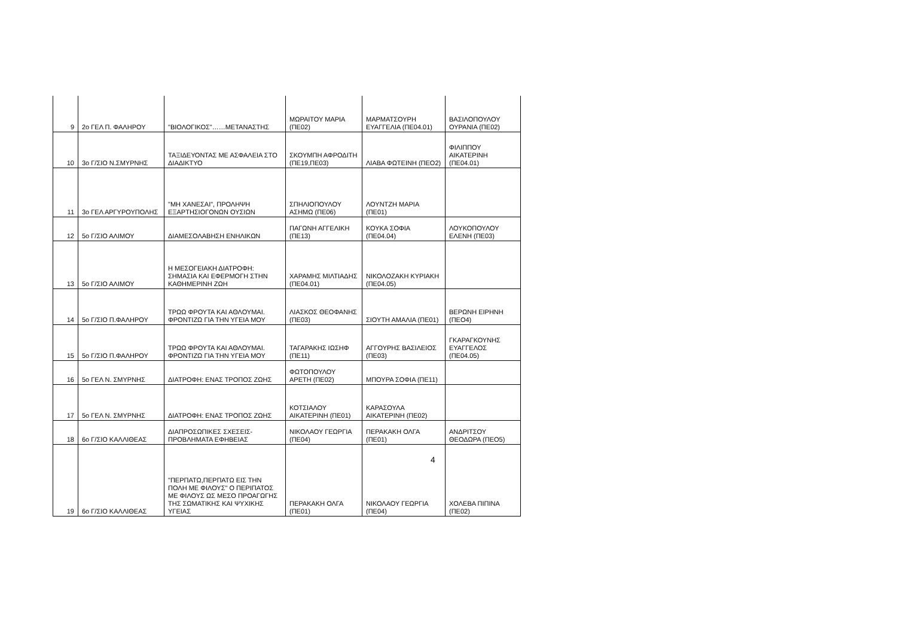| 9 | 2ο ΓΕΛ Π. ΦΑΛΗΡΟΥ | "ΒΙΟΛΟΓΙΚΟΣ"……ΜΕΤΑΝΑΣΤΗΣ | ΜΩΡΑΙΤΟΥ ΜΑΡΙΑ (ΠΕ02) | ΜΑΡΜΑΤΣΟΥΡΗ ΕΥΑΓΓΕΛΙΑ (ΠΕ04.01) | ΒΑΣΙΛΟΠΟΥΛΟΥ ΟΥΡΑΝΙΑ (ΠΕ02) |
| 10 | 3ο Γ/ΣΙΟ Ν.ΣΜΥΡΝΗΣ | ΤΑΞΙΔΕΥΟΝΤΑΣ ΜΕ ΑΣΦΑΛΕΙΑ ΣΤΟ ΔΙΑΔΙΚΤΥΟ | ΣΚΟΥΜΠΗ ΑΦΡΟΔΙΤΗ (ΠΕ19,ΠΕ03) | ΛΙΑΒΑ ΦΩΤΕΙΝΗ (ΠΕΟ2) | ΦΙΛΙΠΠΟΥ ΑΙΚΑΤΕΡΙΝΗ (ΠΕ04.01) |
| 11 | 3ο ΓΕΛ ΑΡΓΥΡΟΥΠΟΛΗΣ | "ΜΗ ΧΑΝΕΣΑΙ", ΠΡΟΛΗΨΗ ΕΞΑΡΤΗΣΙΟΓΟΝΩΝ ΟΥΣΙΩΝ | ΣΠΗΛΙΟΠΟΥΛΟΥ ΑΣΗΜΩ (ΠΕ06) | ΛΟΥΝΤΖΗ ΜΑΡΙΑ (ΠΕ01) | |
| 12 | 5ο Γ/ΣΙΟ ΑΛΙΜΟΥ | ΔΙΑΜΕΣΟΛΑΒΗΣΗ ΕΝΗΛΙΚΩΝ | ΠΑΓΩΝΗ ΑΓΓΕΛΙΚΗ (ΠΕ13) | ΚΟΥΚΑ ΣΟΦΙΑ (ΠΕ04.04) | ΛΟΥΚΟΠΟΥΛΟΥ ΕΛΕΝΗ (ΠΕ03) |
| 13 | 5ο Γ/ΣΙΟ ΑΛΙΜΟΥ | Η ΜΕΣΟΓΕΙΑΚΗ ΔΙΑΤΡΟΦΗ: ΣΗΜΑΣΙΑ ΚΑΙ ΕΦΕΡΜΟΓΗ ΣΤΗΝ ΚΑΘΗΜΕΡΙΝΗ ΖΩΗ | ΧΑΡΑΜΗΣ ΜΙΛΤΙΑΔΗΣ (ΠΕ04.01) | ΝΙΚΟΛΟΖΑΚΗ ΚΥΡΙΑΚΗ (ΠΕ04.05) | |
| 14 | 5ο Γ/ΣΙΟ Π.ΦΑΛΗΡΟΥ | ΤΡΩΩ ΦΡΟΥΤΑ ΚΑΙ ΑΘΛΟΥΜΑΙ. ΦΡΟΝΤΙΖΩ ΓΙΑ ΤΗΝ ΥΓΕΙΑ ΜΟΥ | ΛΙΑΣΚΟΣ ΘΕΟΦΑΝΗΣ (ΠΕ03) | ΣΙΟΥΤΗ ΑΜΑΛΙΑ (ΠΕ01) | ΒΕΡΩΝΗ ΕΙΡΗΝΗ (ΠΕΟ4) |
| 15 | 5ο Γ/ΣΙΟ Π.ΦΑΛΗΡΟΥ | ΤΡΩΩ ΦΡΟΥΤΑ ΚΑΙ ΑΘΛΟΥΜΑΙ. ΦΡΟΝΤΙΖΩ ΓΙΑ ΤΗΝ ΥΓΕΙΑ ΜΟΥ | ΤΑΓΑΡΑΚΗΣ ΙΩΣΗΦ (ΠΕ11) | ΑΓΓΟΥΡΗΣ ΒΑΣΙΛΕΙΟΣ (ΠΕ03) | ΓΚΑΡΑΓΚΟΥΝΗΣ ΕΥΑΓΓΕΛΟΣ (ΠΕ04.05) |
| 16 | 5ο ΓΕΛ Ν. ΣΜΥΡΝΗΣ | ΔΙΑΤΡΟΦΗ: ΕΝΑΣ ΤΡΟΠΟΣ ΖΩΗΣ | ΦΩΤΟΠΟΥΛΟΥ ΑΡΕΤΗ (ΠΕ02) | ΜΠΟΥΡΑ ΣΟΦΙΑ (ΠΕ11) | |
| 17 | 5ο ΓΕΛ Ν. ΣΜΥΡΝΗΣ | ΔΙΑΤΡΟΦΗ: ΕΝΑΣ ΤΡΟΠΟΣ ΖΩΗΣ | ΚΟΤΣΙΑΛΟΥ ΑΙΚΑΤΕΡΙΝΗ (ΠΕ01) | ΚΑΡΑΣΟΥΛΑ ΑΙΚΑΤΕΡΙΝΗ (ΠΕ02) | |
| 18 | 6ο Γ/ΣΙΟ ΚΑΛΛΙΘΕΑΣ | ΔΙΑΠΡΟΣΩΠΙΚΕΣ ΣΧΕΣΕΙΣ-ΠΡΟΒΛΗΜΑΤΑ ΕΦΗΒΕΙΑΣ | ΝΙΚΟΛΑΟΥ ΓΕΩΡΓΙΑ (ΠΕ04) | ΠΕΡΑΚΑΚΗ ΟΛΓΑ (ΠΕ01) | ΑΝΔΡΙΤΣΟΥ ΘΕΟΔΩΡΑ (ΠΕΟ5) |
| 19 | 6ο Γ/ΣΙΟ ΚΑΛΛΙΘΕΑΣ | "ΠΕΡΠΑΤΩ,ΠΕΡΠΑΤΩ ΕΙΣ ΤΗΝ ΠΟΛΗ ΜΕ ΦΙΛΟΥΣ" Ο ΠΕΡΙΠΑΤΟΣ ΜΕ ΦΙΛΟΥΣ ΩΣ ΜΕΣΟ ΠΡΟΑΓΩΓΗΣ ΤΗΣ ΣΩΜΑΤΙΚΗΣ ΚΑΙ ΨΥΧΙΚΗΣ ΥΓΕΙΑΣ | ΠΕΡΑΚΑΚΗ ΟΛΓΑ (ΠΕ01) | ΝΙΚΟΛΑΟΥ ΓΕΩΡΓΙΑ (ΠΕ04) | ΧΟΛΕΒΑ ΠΙΠΙΝΑ (ΠΕ02) |
4